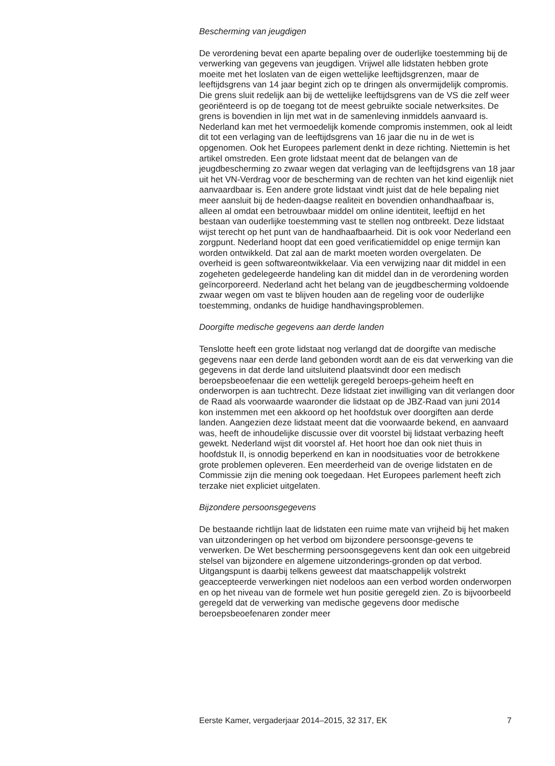Bescherming van jeugdigen
De verordening bevat een aparte bepaling over de ouderlijke toestemming bij de verwerking van gegevens van jeugdigen. Vrijwel alle lidstaten hebben grote moeite met het loslaten van de eigen wettelijke leeftijdsgrenzen, maar de leeftijdsgrens van 14 jaar begint zich op te dringen als onvermijdelijk compromis. Die grens sluit redelijk aan bij de wettelijke leeftijdsgrens van de VS die zelf weer georiënteerd is op de toegang tot de meest gebruikte sociale netwerksites. De grens is bovendien in lijn met wat in de samenleving inmiddels aanvaard is. Nederland kan met het vermoedelijk komende compromis instemmen, ook al leidt dit tot een verlaging van de leeftijdsgrens van 16 jaar die nu in de wet is opgenomen. Ook het Europees parlement denkt in deze richting. Niettemin is het artikel omstreden. Een grote lidstaat meent dat de belangen van de jeugdbescherming zo zwaar wegen dat verlaging van de leeftijdsgrens van 18 jaar uit het VN-Verdrag voor de bescherming van de rechten van het kind eigenlijk niet aanvaardbaar is. Een andere grote lidstaat vindt juist dat de hele bepaling niet meer aansluit bij de heden-daagse realiteit en bovendien onhandhaafbaar is, alleen al omdat een betrouwbaar middel om online identiteit, leeftijd en het bestaan van ouderlijke toestemming vast te stellen nog ontbreekt. Deze lidstaat wijst terecht op het punt van de handhaafbaarheid. Dit is ook voor Nederland een zorgpunt. Nederland hoopt dat een goed verificatiemiddel op enige termijn kan worden ontwikkeld. Dat zal aan de markt moeten worden overgelaten. De overheid is geen softwareontwikkelaar. Via een verwijzing naar dit middel in een zogeheten gedelegeerde handeling kan dit middel dan in de verordening worden geïncorporeerd. Nederland acht het belang van de jeugdbescherming voldoende zwaar wegen om vast te blijven houden aan de regeling voor de ouderlijke toestemming, ondanks de huidige handhavingsproblemen.
Doorgifte medische gegevens aan derde landen
Tenslotte heeft een grote lidstaat nog verlangd dat de doorgifte van medische gegevens naar een derde land gebonden wordt aan de eis dat verwerking van die gegevens in dat derde land uitsluitend plaatsvindt door een medisch beroepsbeoefenaar die een wettelijk geregeld beroeps-geheim heeft en onderworpen is aan tuchtrecht. Deze lidstaat ziet inwilliging van dit verlangen door de Raad als voorwaarde waaronder die lidstaat op de JBZ-Raad van juni 2014 kon instemmen met een akkoord op het hoofdstuk over doorgiften aan derde landen. Aangezien deze lidstaat meent dat die voorwaarde bekend, en aanvaard was, heeft de inhoudelijke discussie over dit voorstel bij lidstaat verbazing heeft gewekt. Nederland wijst dit voorstel af. Het hoort hoe dan ook niet thuis in hoofdstuk II, is onnodig beperkend en kan in noodsituaties voor de betrokkene grote problemen opleveren. Een meerderheid van de overige lidstaten en de Commissie zijn die mening ook toegedaan. Het Europees parlement heeft zich terzake niet expliciet uitgelaten.
Bijzondere persoonsgegevens
De bestaande richtlijn laat de lidstaten een ruime mate van vrijheid bij het maken van uitzonderingen op het verbod om bijzondere persoonsge-gevens te verwerken. De Wet bescherming persoonsgegevens kent dan ook een uitgebreid stelsel van bijzondere en algemene uitzonderings-gronden op dat verbod. Uitgangspunt is daarbij telkens geweest dat maatschappelijk volstrekt geaccepteerde verwerkingen niet nodeloos aan een verbod worden onderworpen en op het niveau van de formele wet hun positie geregeld zien. Zo is bijvoorbeeld geregeld dat de verwerking van medische gegevens door medische beroepsbeoefenaren zonder meer
Eerste Kamer, vergaderjaar 2014–2015, 32 317, EK 7